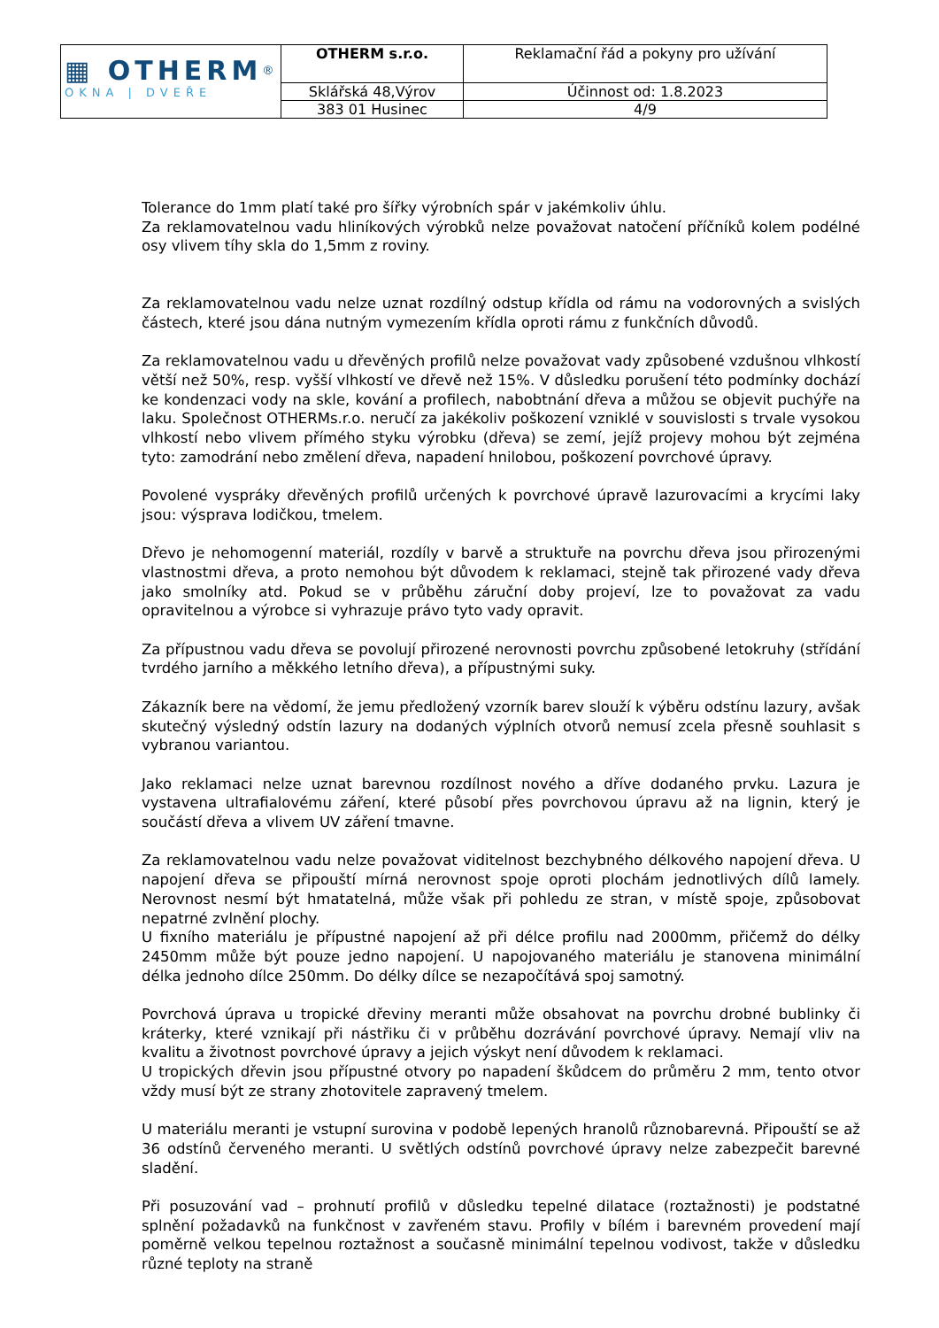| ▦ OTHERM<sup>®</sup> OKNA / DVEŘE | OTHERM s.r.o. | Reklamační řád a pokyny pro užívání |
| | Sklářská 48,Výrov | Účinnost od: 1.8.2023 |
| | 383 01 Husinec | 4/9 |
Tolerance do 1mm platí také pro šířky výrobních spár v jakémkoliv úhlu.
Za reklamovatelnou vadu hliníkových výrobků nelze považovat natočení příčníků kolem podélné osy vlivem tíhy skla do 1,5mm z roviny.
Za reklamovatelnou vadu nelze uznat rozdílný odstup křídla od rámu na vodorovných a svislých částech, které jsou dána nutným vymezením křídla oproti rámu z funkčních důvodů.
Za reklamovatelnou vadu u dřevěných profilů nelze považovat vady způsobené vzdušnou vlhkostí větší než 50%, resp. vyšší vlhkostí ve dřevě než 15%. V důsledku porušení této podmínky dochází ke kondenzaci vody na skle, kování a profilech, nabobtnání dřeva a můžou se objevit puchýře na laku. Společnost OTHERMs.r.o. neručí za jakékoliv poškození vzniklé v souvislosti s trvale vysokou vlhkostí nebo vlivem přímého styku výrobku (dřeva) se zemí, jejíž projevy mohou být zejména tyto: zamodrání nebo změlení dřeva, napadení hnilobou, poškození povrchové úpravy.
Povolené vyspráky dřevěných profilů určených k povrchové úpravě lazurovacími a krycími laky jsou: výsprava lodičkou, tmelem.
Dřevo je nehomogenní materiál, rozdíly v barvě a struktuře na povrchu dřeva jsou přirozenými vlastnostmi dřeva, a proto nemohou být důvodem k reklamaci, stejně tak přirozené vady dřeva jako smolníky atd. Pokud se v průběhu záruční doby projeví, lze to považovat za vadu opravitelnou a výrobce si vyhrazuje právo tyto vady opravit.
Za přípustnou vadu dřeva se povolují přirozené nerovnosti povrchu způsobené letokruhy (střídání tvrdého jarního a měkkého letního dřeva), a přípustnými suky.
Zákazník bere na vědomí, že jemu předložený vzorník barev slouží k výběru odstínu lazury, avšak skutečný výsledný odstín lazury na dodaných výplních otvorů nemusí zcela přesně souhlasit s vybranou variantou.
Jako reklamaci nelze uznat barevnou rozdílnost nového a dříve dodaného prvku. Lazura je vystavena ultrafialovému záření, které působí přes povrchovou úpravu až na lignin, který je součástí dřeva a vlivem UV záření tmavne.
Za reklamovatelnou vadu nelze považovat viditelnost bezchybného délkového napojení dřeva. U napojení dřeva se připouští mírná nerovnost spoje oproti plochám jednotlivých dílů lamely. Nerovnost nesmí být hmatatelná, může však při pohledu ze stran, v místě spoje, způsobovat nepatrné zvlnění plochy.
U fixního materiálu je přípustné napojení až při délce profilu nad 2000mm, přičemž do délky 2450mm může být pouze jedno napojení. U napojovaného materiálu je stanovena minimální délka jednoho dílce 250mm. Do délky dílce se nezapočítává spoj samotný.
Povrchová úprava u tropické dřeviny meranti může obsahovat na povrchu drobné bublinky či kráterky, které vznikají při nástřiku či v průběhu dozrávání povrchové úpravy. Nemají vliv na kvalitu a životnost povrchové úpravy a jejich výskyt není důvodem k reklamaci.
U tropických dřevin jsou přípustné otvory po napadení škůdcem do průměru 2 mm, tento otvor vždy musí být ze strany zhotovitele zapravený tmelem.
U materiálu meranti je vstupní surovina v podobě lepených hranolů různobarevná. Připouští se až 36 odstínů červeného meranti. U světlých odstínů povrchové úpravy nelze zabezpečit barevné sladění.
Při posuzování vad – prohnutí profilů v důsledku tepelné dilatace (roztažnosti) je podstatné splnění požadavků na funkčnost v zavřeném stavu. Profily v bílém i barevném provedení mají poměrně velkou tepelnou roztažnost a současně minimální tepelnou vodivost, takže v důsledku různé teploty na straně